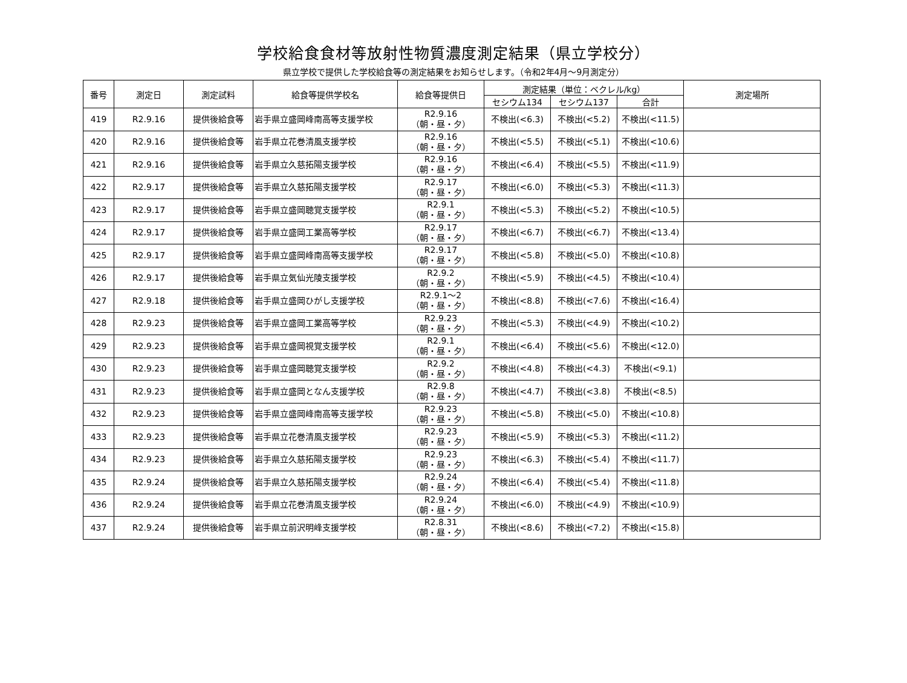学校給食食材等放射性物質濃度測定結果（県立学校分）
県立学校で提供した学校給食等の測定結果をお知らせします。（令和2年4月～9月測定分）
| 番号 | 測定日 | 測定試料 | 給食等提供学校名 | 給食等提供日 | 測定結果（単位：ベクレル/kg） | | | 測定場所 |
| --- | --- | --- | --- | --- | --- | --- | --- | --- |
| | | | | | セシウム134 | セシウム137 | 合計 | |
| 419 | R2.9.16 | 提供後給食等 | 岩手県立盛岡峰南高等支援学校 | R2.9.16 （朝・昼・夕） | 不検出(<6.3) | 不検出(<5.2) | 不検出(<11.5) | |
| 420 | R2.9.16 | 提供後給食等 | 岩手県立花巻清風支援学校 | R2.9.16 （朝・昼・夕） | 不検出(<5.5) | 不検出(<5.1) | 不検出(<10.6) | |
| 421 | R2.9.16 | 提供後給食等 | 岩手県立久慈拓陽支援学校 | R2.9.16 （朝・昼・夕） | 不検出(<6.4) | 不検出(<5.5) | 不検出(<11.9) | |
| 422 | R2.9.17 | 提供後給食等 | 岩手県立久慈拓陽支援学校 | R2.9.17 （朝・昼・夕） | 不検出(<6.0) | 不検出(<5.3) | 不検出(<11.3) | |
| 423 | R2.9.17 | 提供後給食等 | 岩手県立盛岡聴覚支援学校 | R2.9.1 （朝・昼・夕） | 不検出(<5.3) | 不検出(<5.2) | 不検出(<10.5) | |
| 424 | R2.9.17 | 提供後給食等 | 岩手県立盛岡工業高等学校 | R2.9.17 （朝・昼・夕） | 不検出(<6.7) | 不検出(<6.7) | 不検出(<13.4) | |
| 425 | R2.9.17 | 提供後給食等 | 岩手県立盛岡峰南高等支援学校 | R2.9.17 （朝・昼・夕） | 不検出(<5.8) | 不検出(<5.0) | 不検出(<10.8) | |
| 426 | R2.9.17 | 提供後給食等 | 岩手県立気仙光陵支援学校 | R2.9.2 （朝・昼・夕） | 不検出(<5.9) | 不検出(<4.5) | 不検出(<10.4) | |
| 427 | R2.9.18 | 提供後給食等 | 岩手県立盛岡ひがし支援学校 | R2.9.1～2 （朝・昼・夕） | 不検出(<8.8) | 不検出(<7.6) | 不検出(<16.4) | |
| 428 | R2.9.23 | 提供後給食等 | 岩手県立盛岡工業高等学校 | R2.9.23 （朝・昼・夕） | 不検出(<5.3) | 不検出(<4.9) | 不検出(<10.2) | |
| 429 | R2.9.23 | 提供後給食等 | 岩手県立盛岡視覚支援学校 | R2.9.1 （朝・昼・夕） | 不検出(<6.4) | 不検出(<5.6) | 不検出(<12.0) | |
| 430 | R2.9.23 | 提供後給食等 | 岩手県立盛岡聴覚支援学校 | R2.9.2 （朝・昼・夕） | 不検出(<4.8) | 不検出(<4.3) | 不検出(<9.1) | |
| 431 | R2.9.23 | 提供後給食等 | 岩手県立盛岡となん支援学校 | R2.9.8 （朝・昼・夕） | 不検出(<4.7) | 不検出(<3.8) | 不検出(<8.5) | |
| 432 | R2.9.23 | 提供後給食等 | 岩手県立盛岡峰南高等支援学校 | R2.9.23 （朝・昼・夕） | 不検出(<5.8) | 不検出(<5.0) | 不検出(<10.8) | |
| 433 | R2.9.23 | 提供後給食等 | 岩手県立花巻清風支援学校 | R2.9.23 （朝・昼・夕） | 不検出(<5.9) | 不検出(<5.3) | 不検出(<11.2) | |
| 434 | R2.9.23 | 提供後給食等 | 岩手県立久慈拓陽支援学校 | R2.9.23 （朝・昼・夕） | 不検出(<6.3) | 不検出(<5.4) | 不検出(<11.7) | |
| 435 | R2.9.24 | 提供後給食等 | 岩手県立久慈拓陽支援学校 | R2.9.24 （朝・昼・夕） | 不検出(<6.4) | 不検出(<5.4) | 不検出(<11.8) | |
| 436 | R2.9.24 | 提供後給食等 | 岩手県立花巻清風支援学校 | R2.9.24 （朝・昼・夕） | 不検出(<6.0) | 不検出(<4.9) | 不検出(<10.9) | |
| 437 | R2.9.24 | 提供後給食等 | 岩手県立前沢明峰支援学校 | R2.8.31 （朝・昼・夕） | 不検出(<8.6) | 不検出(<7.2) | 不検出(<15.8) | |